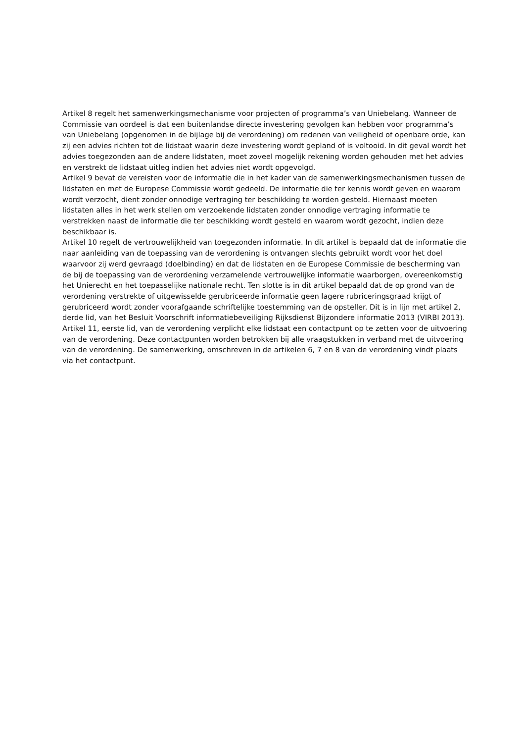Artikel 8 regelt het samenwerkingsmechanisme voor projecten of programma’s van Uniebelang. Wanneer de Commissie van oordeel is dat een buitenlandse directe investering gevolgen kan hebben voor programma’s van Uniebelang (opgenomen in de bijlage bij de verordening) om redenen van veiligheid of openbare orde, kan zij een advies richten tot de lidstaat waarin deze investering wordt gepland of is voltooid. In dit geval wordt het advies toegezonden aan de andere lidstaten, moet zoveel mogelijk rekening worden gehouden met het advies en verstrekt de lidstaat uitleg indien het advies niet wordt opgevolgd.
Artikel 9 bevat de vereisten voor de informatie die in het kader van de samenwerkingsmechanismen tussen de lidstaten en met de Europese Commissie wordt gedeeld. De informatie die ter kennis wordt geven en waarom wordt verzocht, dient zonder onnodige vertraging ter beschikking te worden gesteld. Hiernaast moeten lidstaten alles in het werk stellen om verzoekende lidstaten zonder onnodige vertraging informatie te verstrekken naast de informatie die ter beschikking wordt gesteld en waarom wordt gezocht, indien deze beschikbaar is.
Artikel 10 regelt de vertrouwelijkheid van toegezonden informatie. In dit artikel is bepaald dat de informatie die naar aanleiding van de toepassing van de verordening is ontvangen slechts gebruikt wordt voor het doel waarvoor zij werd gevraagd (doelbinding) en dat de lidstaten en de Europese Commissie de bescherming van de bij de toepassing van de verordening verzamelende vertrouwelijke informatie waarborgen, overeenkomstig het Unierecht en het toepasselijke nationale recht. Ten slotte is in dit artikel bepaald dat de op grond van de verordening verstrekte of uitgewisselde gerubriceerde informatie geen lagere rubriceringsgraad krijgt of gerubriceerd wordt zonder voorafgaande schriftelijke toestemming van de opsteller. Dit is in lijn met artikel 2, derde lid, van het Besluit Voorschrift informatiebeveiliging Rijksdienst Bijzondere informatie 2013 (VIRBI 2013).
Artikel 11, eerste lid, van de verordening verplicht elke lidstaat een contactpunt op te zetten voor de uitvoering van de verordening. Deze contactpunten worden betrokken bij alle vraagstukken in verband met de uitvoering van de verordening. De samenwerking, omschreven in de artikelen 6, 7 en 8 van de verordening vindt plaats via het contactpunt.